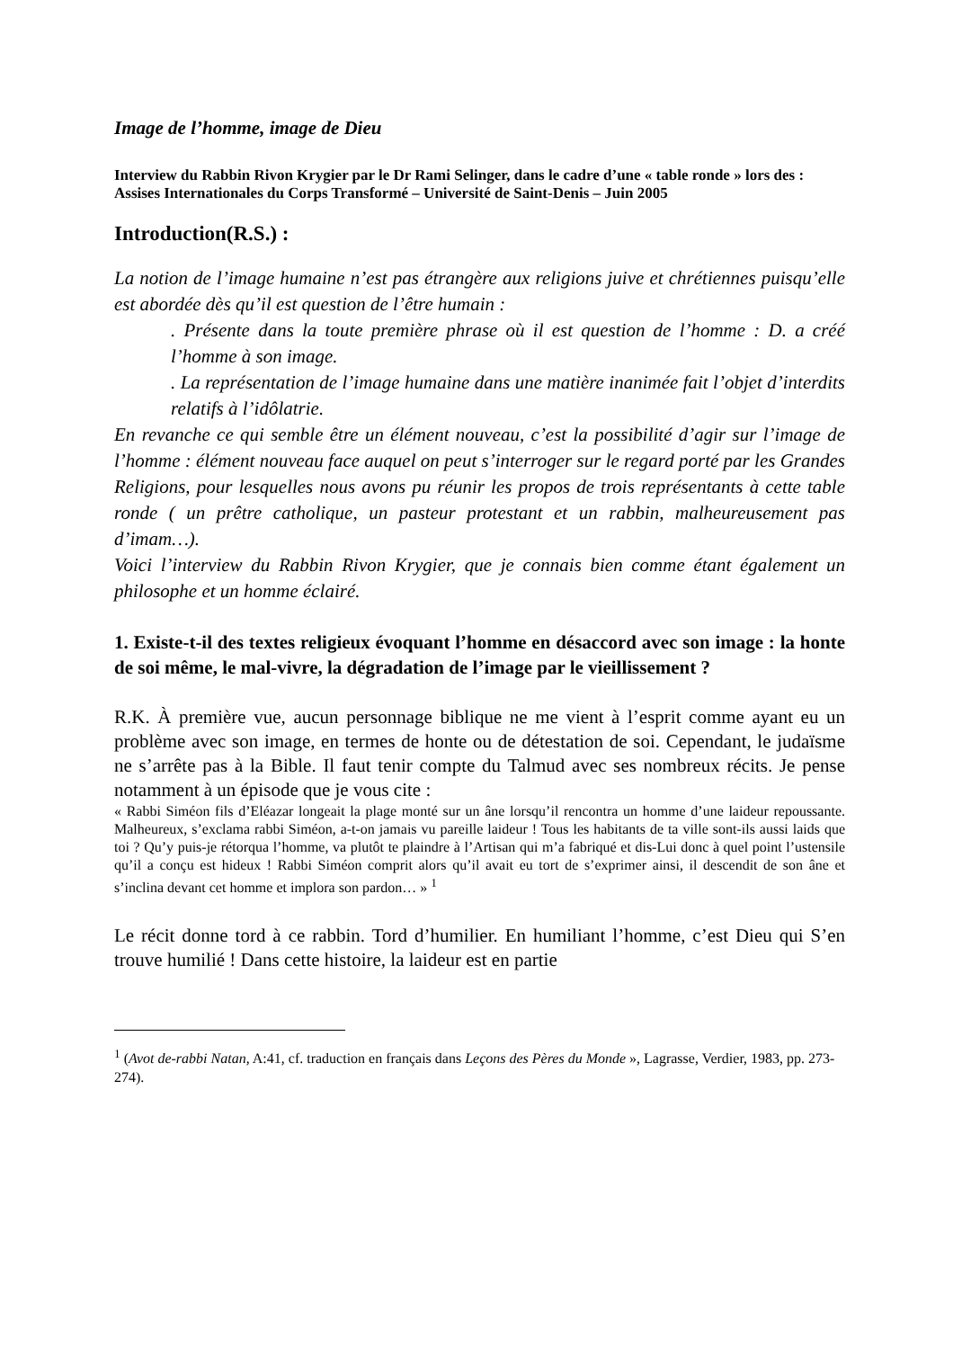Image de l’homme, image de Dieu
Interview du Rabbin Rivon Krygier par le Dr Rami Selinger, dans le cadre d’une « table ronde » lors des :
Assises Internationales du Corps Transformé – Université de Saint-Denis – Juin 2005
Introduction(R.S.) :
La notion de l’image humaine n’est pas étrangère aux religions juive et chrétiennes puisqu’elle est abordée dès qu’il est question de l’être humain :
. Présente dans la toute première phrase où il est question de l’homme : D. a créé l’homme à son image.
. La représentation de l’image humaine dans une matière inanimée fait l’objet d’interdits relatifs à l’idôlatrie.
En revanche ce qui semble être un élément nouveau, c’est la possibilité d’agir sur l’image de l’homme : élément nouveau face auquel on peut s’interroger sur le regard porté par les Grandes Religions, pour lesquelles nous avons pu réunir les propos de trois représentants à cette table ronde ( un prêtre catholique, un pasteur protestant et un rabbin, malheureusement pas d’imam…).
Voici l’interview du Rabbin Rivon Krygier, que je connais bien comme étant également un philosophe et un homme éclairé.
1. Existe-t-il des textes religieux évoquant l’homme en désaccord avec son image : la honte de soi même, le mal-vivre, la dégradation de l’image par le vieillissement ?
R.K. À première vue, aucun personnage biblique ne me vient à l’esprit comme ayant eu un problème avec son image, en termes de honte ou de détestation de soi. Cependant, le judaïsme ne s’arrête pas à la Bible. Il faut tenir compte du Talmud avec ses nombreux récits. Je pense notamment à un épisode que je vous cite :
« Rabbi Siméon fils d’Eléazar longeait la plage monté sur un âne lorsqu’il rencontra un homme d’une laideur repoussante. Malheureux, s’exclama rabbi Siméon, a-t-on jamais vu pareille laideur ! Tous les habitants de ta ville sont-ils aussi laids que toi ? Qu’y puis-je rétorqua l’homme, va plutôt te plaindre à l’Artisan qui m’a fabriqué et dis-Lui donc à quel point l’ustensile qu’il a conçu est hideux ! Rabbi Siméon comprit alors qu’il avait eu tort de s’exprimer ainsi, il descendit de son âne et s’inclina devant cet homme et implora son pardon… » <sup>1</sup>
Le récit donne tord à ce rabbin. Tord d’humilier. En humiliant l’homme, c’est Dieu qui S’en trouve humilié ! Dans cette histoire, la laideur est en partie
<sup>1</sup> (Avot de-rabbi Natan, A:41, cf. traduction en français dans Leçons des Pères du Monde », Lagrasse, Verdier, 1983, pp. 273-274).